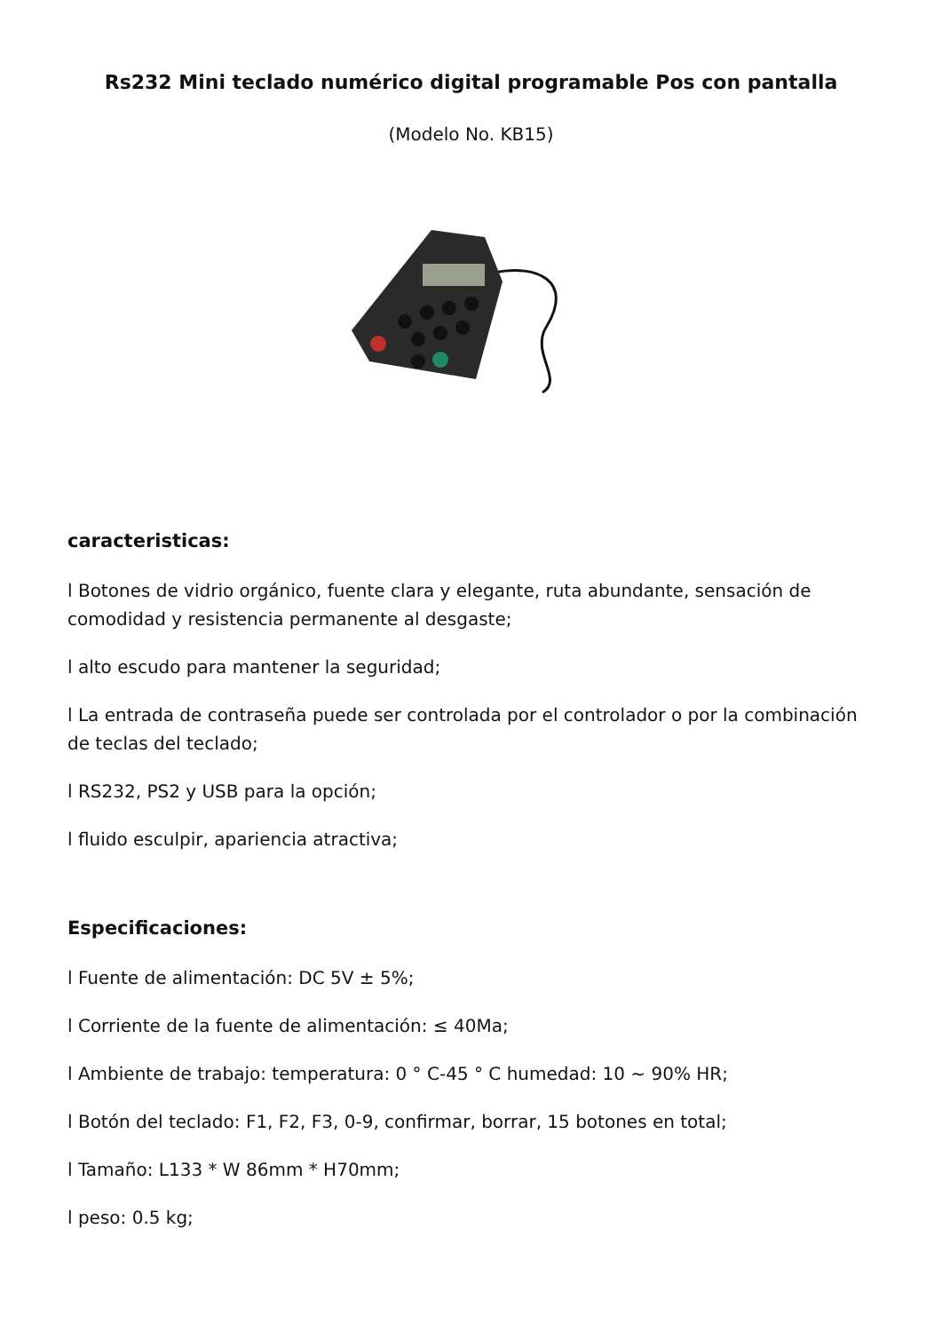Rs232 Mini teclado numérico digital programable Pos con pantalla
(Modelo No. KB15)
caracteristicas:
l Botones de vidrio orgánico, fuente clara y elegante, ruta abundante, sensación de comodidad y resistencia permanente al desgaste;
l alto escudo para mantener la seguridad;
l La entrada de contraseña puede ser controlada por el controlador o por la combinación de teclas del teclado;
l RS232, PS2 y USB para la opción;
l fluido esculpir, apariencia atractiva;
Especificaciones:
l Fuente de alimentación: DC 5V ± 5%;
l Corriente de la fuente de alimentación: ≤ 40Ma;
l Ambiente de trabajo: temperatura: 0 ° C-45 ° C humedad: 10 ~ 90% HR;
l Botón del teclado: F1, F2, F3, 0-9, confirmar, borrar, 15 botones en total;
l Tamaño: L133 * W 86mm * H70mm;
l peso: 0.5 kg;